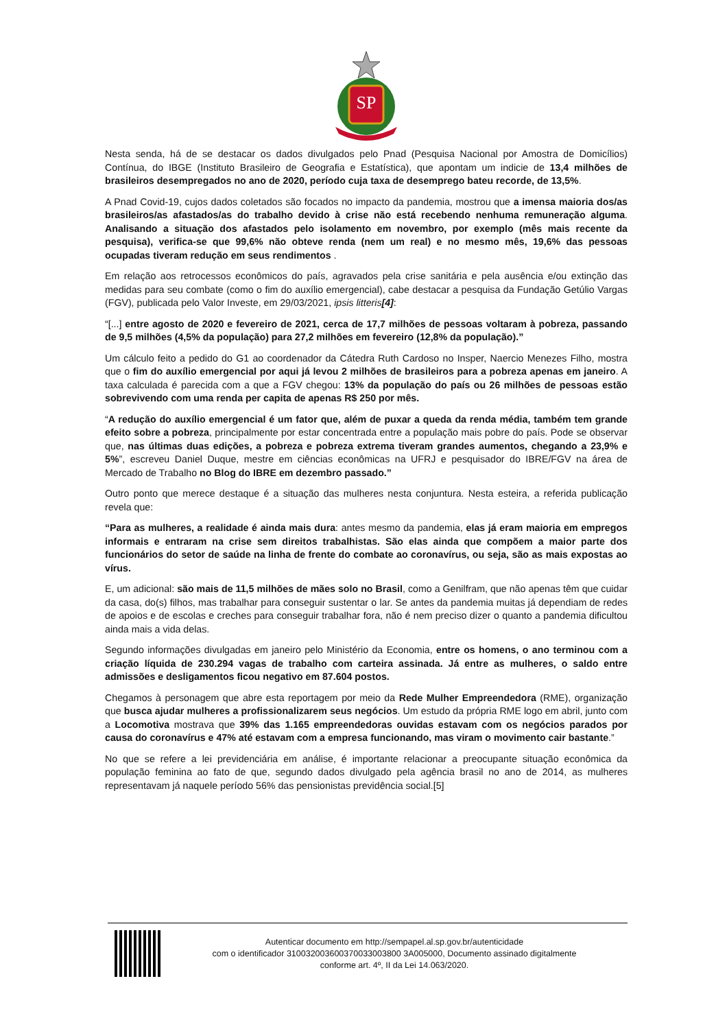SP
Nesta senda, há de se destacar os dados divulgados pelo Pnad (Pesquisa Nacional por Amostra de Domicílios) Contínua, do IBGE (Instituto Brasileiro de Geografia e Estatística), que apontam um indicie de 13,4 milhões de brasileiros desempregados no ano de 2020, período cuja taxa de desemprego bateu recorde, de 13,5%.
A Pnad Covid-19, cujos dados coletados são focados no impacto da pandemia, mostrou que a imensa maioria dos/as brasileiros/as afastados/as do trabalho devido à crise não está recebendo nenhuma remuneração alguma. Analisando a situação dos afastados pelo isolamento em novembro, por exemplo (mês mais recente da pesquisa), verifica-se que 99,6% não obteve renda (nem um real) e no mesmo mês, 19,6% das pessoas ocupadas tiveram redução em seus rendimentos .
Em relação aos retrocessos econômicos do país, agravados pela crise sanitária e pela ausência e/ou extinção das medidas para seu combate (como o fim do auxílio emergencial), cabe destacar a pesquisa da Fundação Getúlio Vargas (FGV), publicada pelo Valor Investe, em 29/03/2021, ipsis litteris[4]:
“[...] entre agosto de 2020 e fevereiro de 2021, cerca de 17,7 milhões de pessoas voltaram à pobreza, passando de 9,5 milhões (4,5% da população) para 27,2 milhões em fevereiro (12,8% da população).”
Um cálculo feito a pedido do G1 ao coordenador da Cátedra Ruth Cardoso no Insper, Naercio Menezes Filho, mostra que o fim do auxílio emergencial por aqui já levou 2 milhões de brasileiros para a pobreza apenas em janeiro. A taxa calculada é parecida com a que a FGV chegou: 13% da população do país ou 26 milhões de pessoas estão sobrevivendo com uma renda per capita de apenas R$ 250 por mês.
“A redução do auxílio emergencial é um fator que, além de puxar a queda da renda média, também tem grande efeito sobre a pobreza, principalmente por estar concentrada entre a população mais pobre do país. Pode se observar que, nas últimas duas edições, a pobreza e pobreza extrema tiveram grandes aumentos, chegando a 23,9% e 5%”, escreveu Daniel Duque, mestre em ciências econômicas na UFRJ e pesquisador do IBRE/FGV na área de Mercado de Trabalho no Blog do IBRE em dezembro passado.”
Outro ponto que merece destaque é a situação das mulheres nesta conjuntura. Nesta esteira, a referida publicação revela que:
“Para as mulheres, a realidade é ainda mais dura: antes mesmo da pandemia, elas já eram maioria em empregos informais e entraram na crise sem direitos trabalhistas. São elas ainda que compõem a maior parte dos funcionários do setor de saúde na linha de frente do combate ao coronavírus, ou seja, são as mais expostas ao vírus.
E, um adicional: são mais de 11,5 milhões de mães solo no Brasil, como a Genilfram, que não apenas têm que cuidar da casa, do(s) filhos, mas trabalhar para conseguir sustentar o lar. Se antes da pandemia muitas já dependiam de redes de apoios e de escolas e creches para conseguir trabalhar fora, não é nem preciso dizer o quanto a pandemia dificultou ainda mais a vida delas.
Segundo informações divulgadas em janeiro pelo Ministério da Economia, entre os homens, o ano terminou com a criação líquida de 230.294 vagas de trabalho com carteira assinada. Já entre as mulheres, o saldo entre admissões e desligamentos ficou negativo em 87.604 postos.
Chegamos à personagem que abre esta reportagem por meio da Rede Mulher Empreendedora (RME), organização que busca ajudar mulheres a profissionalizarem seus negócios. Um estudo da própria RME logo em abril, junto com a Locomotiva mostrava que 39% das 1.165 empreendedoras ouvidas estavam com os negócios parados por causa do coronavírus e 47% até estavam com a empresa funcionando, mas viram o movimento cair bastante.”
No que se refere a lei previdenciária em análise, é importante relacionar a preocupante situação econômica da população feminina ao fato de que, segundo dados divulgado pela agência brasil no ano de 2014, as mulheres representavam já naquele período 56% das pensionistas previdência social.[5]
Autenticar documento em http://sempapel.al.sp.gov.br/autenticidade
com o identificador 310032003600370033003800 3A005000, Documento assinado digitalmente
conforme art. 4º, II da Lei 14.063/2020.